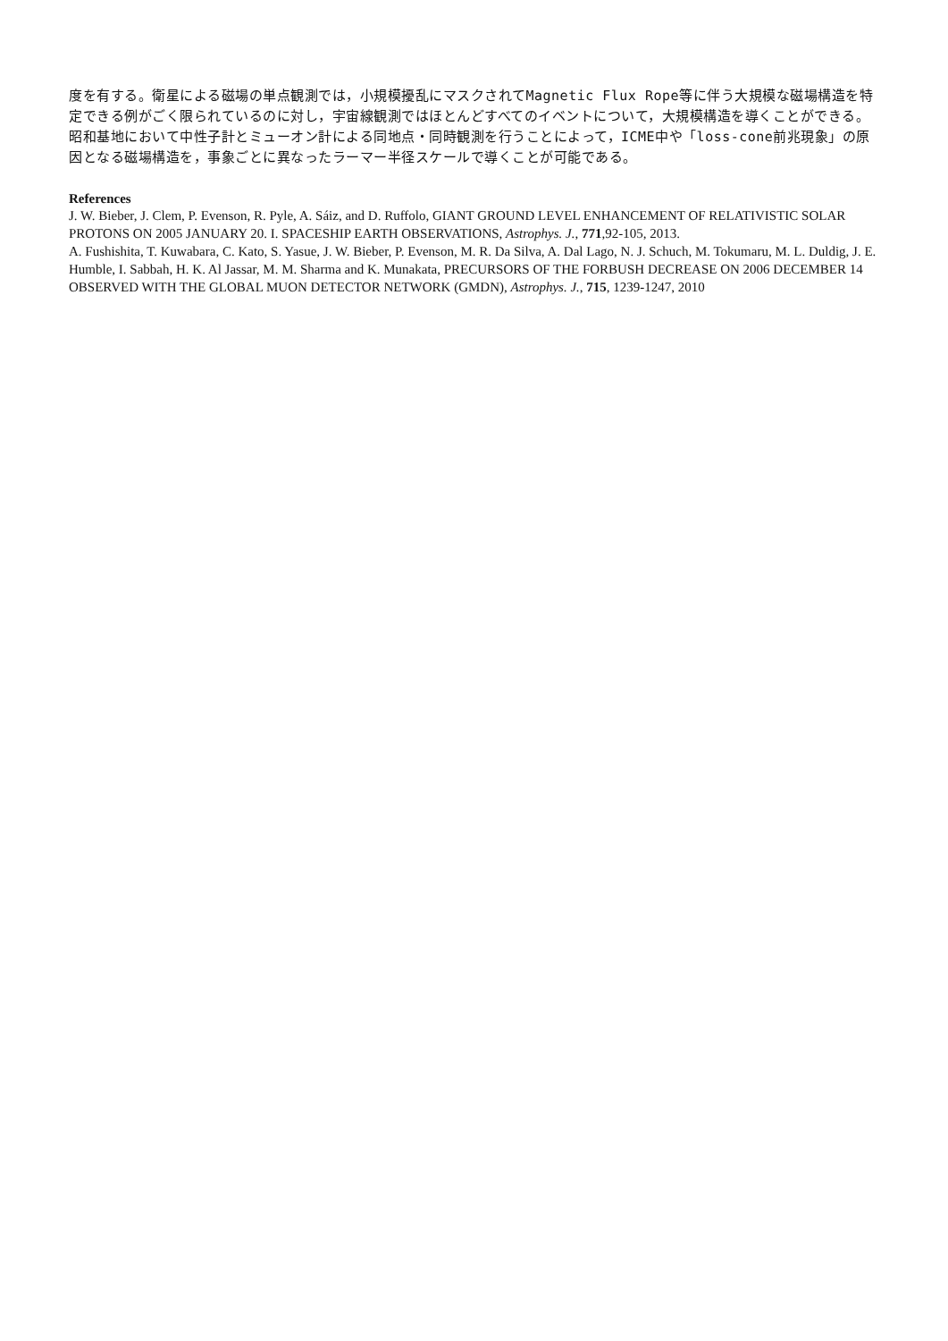度を有する。衛星による磁場の単点観測では，小規模擾乱にマスクされてMagnetic Flux Rope等に伴う大規模な磁場構造を特定できる例がごく限られているのに対し，宇宙線観測ではほとんどすべてのイベントについて，大規模構造を導くことができる。昭和基地において中性子計とミューオン計による同地点・同時観測を行うことによって，ICME中や「loss-cone前兆現象」の原因となる磁場構造を，事象ごとに異なったラーマー半径スケールで導くことが可能である。
References
J. W. Bieber, J. Clem, P. Evenson, R. Pyle, A. Sáiz, and D. Ruffolo, GIANT GROUND LEVEL ENHANCEMENT OF RELATIVISTIC SOLAR PROTONS ON 2005 JANUARY 20. I. SPACESHIP EARTH OBSERVATIONS, Astrophys. J., 771,92-105, 2013.
A. Fushishita, T. Kuwabara, C. Kato, S. Yasue, J. W. Bieber, P. Evenson, M. R. Da Silva, A. Dal Lago, N. J. Schuch, M. Tokumaru, M. L. Duldig, J. E. Humble, I. Sabbah, H. K. Al Jassar, M. M. Sharma and K. Munakata, PRECURSORS OF THE FORBUSH DECREASE ON 2006 DECEMBER 14 OBSERVED WITH THE GLOBAL MUON DETECTOR NETWORK (GMDN), Astrophys. J., 715, 1239-1247, 2010